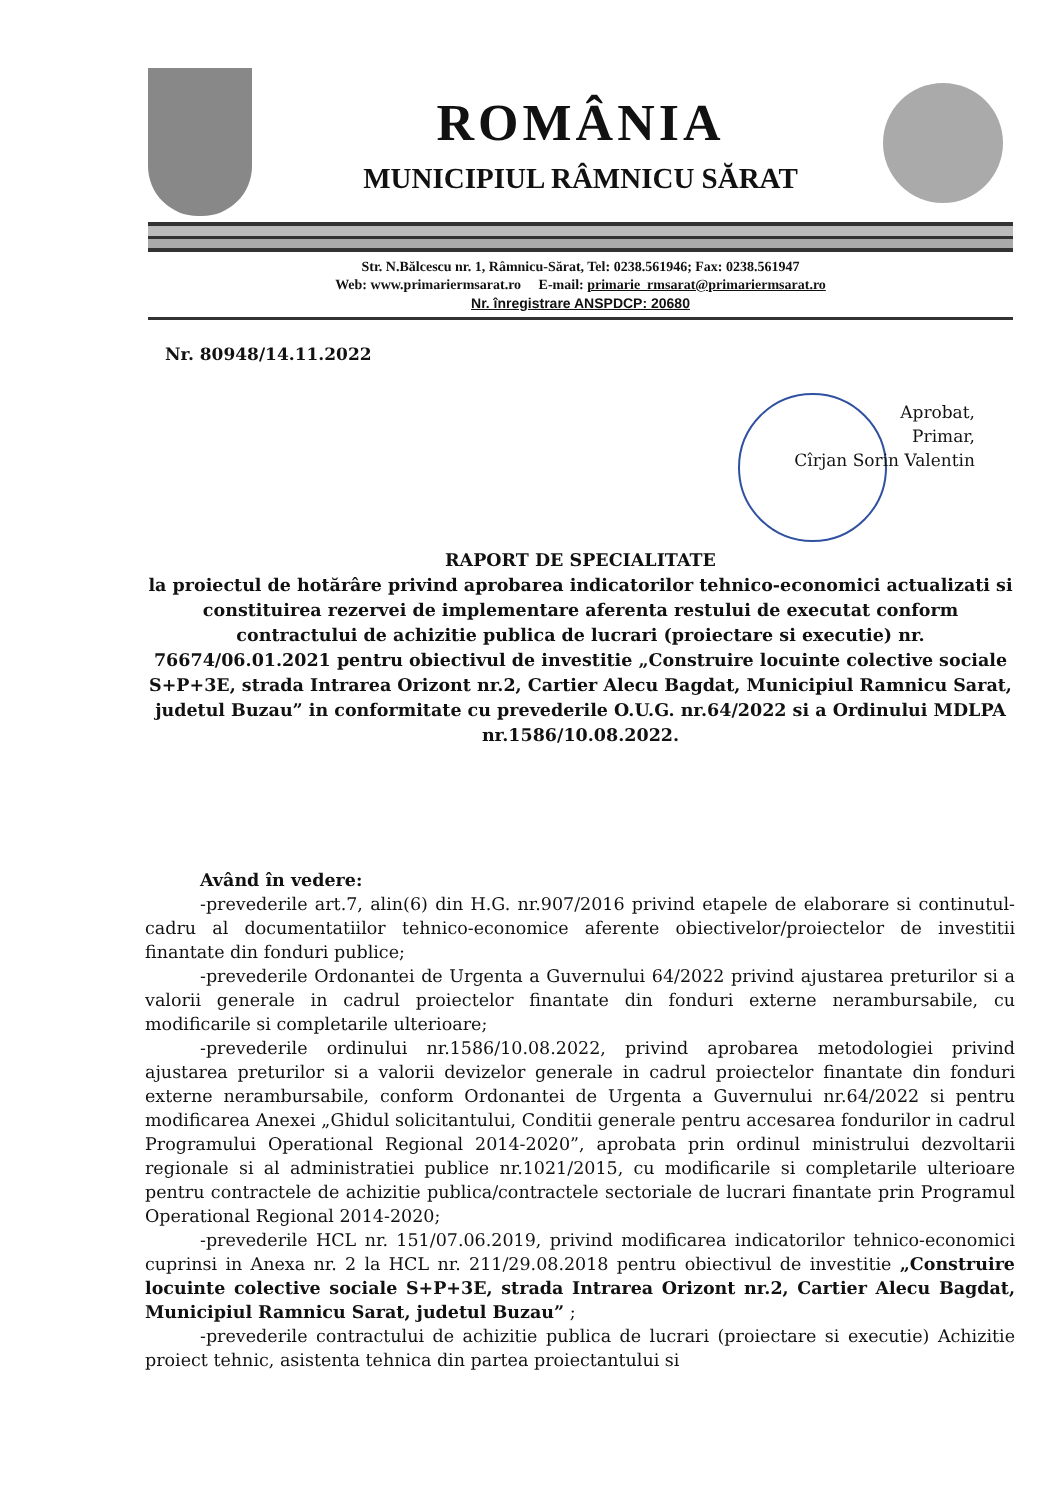ROMÂNIA
MUNICIPIUL RÂMNICU SĂRAT
Str. N.Bălcescu nr. 1, Râmnicu-Sărat, Tel: 0238.561946; Fax: 0238.561947
Web: www.primariermsarat.ro E-mail: primarie_rmsarat@primariermsarat.ro
Nr. înregistrare ANSPDCP: 20680
Nr. 80948/14.11.2022
Aprobat,
Primar,
Cîrjan Sorin Valentin
RAPORT DE SPECIALITATE
la proiectul de hotărâre privind aprobarea indicatorilor tehnico-economici actualizati si constituirea rezervei de implementare aferenta restului de executat conform contractului de achizitie publica de lucrari (proiectare si executie) nr. 76674/06.01.2021 pentru obiectivul de investitie „Construire locuinte colective sociale S+P+3E, strada Intrarea Orizont nr.2, Cartier Alecu Bagdat, Municipiul Ramnicu Sarat, judetul Buzau” in conformitate cu prevederile O.U.G. nr.64/2022 si a Ordinului MDLPA nr.1586/10.08.2022.
Având în vedere:
-prevederile art.7, alin(6) din H.G. nr.907/2016 privind etapele de elaborare si continutul-cadru al documentatiilor tehnico-economice aferente obiectivelor/proiectelor de investitii finantate din fonduri publice;
-prevederile Ordonantei de Urgenta a Guvernului 64/2022 privind ajustarea preturilor si a valorii generale in cadrul proiectelor finantate din fonduri externe nerambursabile, cu modificarile si completarile ulterioare;
-prevederile ordinului nr.1586/10.08.2022, privind aprobarea metodologiei privind ajustarea preturilor si a valorii devizelor generale in cadrul proiectelor finantate din fonduri externe nerambursabile, conform Ordonantei de Urgenta a Guvernului nr.64/2022 si pentru modificarea Anexei „Ghidul solicitantului, Conditii generale pentru accesarea fondurilor in cadrul Programului Operational Regional 2014-2020”, aprobata prin ordinul ministrului dezvoltarii regionale si al administratiei publice nr.1021/2015, cu modificarile si completarile ulterioare pentru contractele de achizitie publica/contractele sectoriale de lucrari finantate prin Programul Operational Regional 2014-2020;
-prevederile HCL nr. 151/07.06.2019, privind modificarea indicatorilor tehnico-economici cuprinsi in Anexa nr. 2 la HCL nr. 211/29.08.2018 pentru obiectivul de investitie „Construire locuinte colective sociale S+P+3E, strada Intrarea Orizont nr.2, Cartier Alecu Bagdat, Municipiul Ramnicu Sarat, judetul Buzau” ;
-prevederile contractului de achizitie publica de lucrari (proiectare si executie) Achizitie proiect tehnic, asistenta tehnica din partea proiectantului si